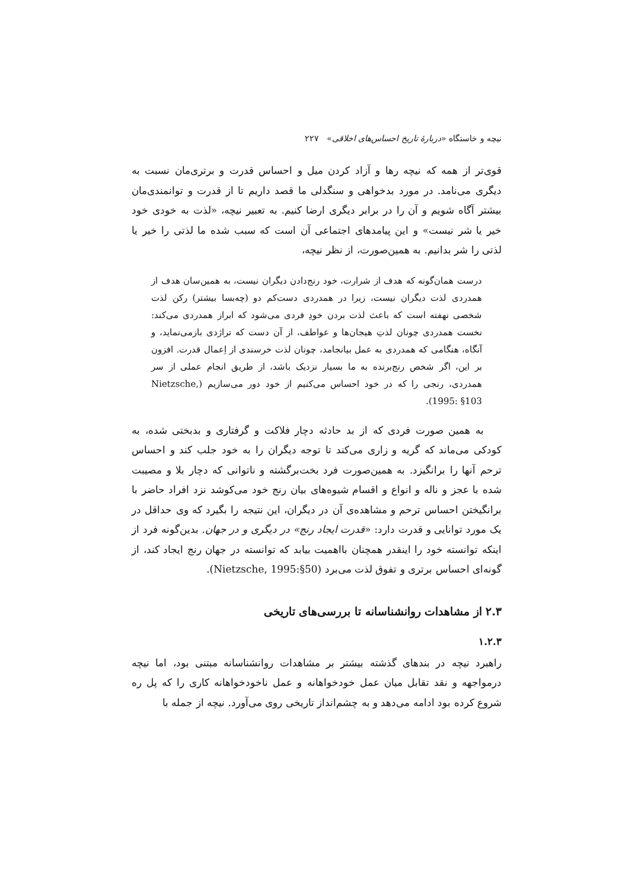نیچه و خاستگاه «دربارهٔ تاریخ احساس‌های اخلاقی» ۲۲۷
قوی‌تر از همه که نیچه رها و آزاد کردن میل و احساس قدرت و برتری‌مان نسبت به دیگری می‌نامد. در مورد بدخواهی و سنگدلی ما قصد داریم تا از قدرت و توانمندی‌مان بیشتر آگاه شویم و آن را در برابر دیگری ارضا کنیم. به تعبیر نیچه، «لذت به خودی خود خیر یا شر نیست» و این پیامدهای اجتماعی آن است که سبب شده ما لذتی را خیر یا لذتی را شر بدانیم. به همین‌صورت، از نظر نیچه،
درست همان‌گونه که هدف از شرارت، خود رنج‌دادن دیگران نیست، به همین‌سان هدف از همدردی لذت دیگران نیست، زیرا در همدردی دست‌کم دو (چه‌بسا بیشتر) رکن لذت شخصی نهفته است که باعث لذت بردن خودِ فردی می‌شود که ابراز همدردی می‌کند: نخست همدردی چونان لذتِ هیجان‌ها و عواطف، از آن دست که تراژدی بازمی‌نماید، و آنگاه، هنگامی که همدردی به عمل بیانجامد، چونان لذت خرسندی از اِعمال قدرت. افزون بر این، اگر شخص رنج‌برنده به ما بسیار نزدیک باشد، از طریق انجام عملی از سر همدردی، رنجی را که در خود احساس می‌کنیم از خود دور می‌سازیم (Nietzsche, 1995: §103).
به همین صورت فردی که از بد حادثه دچار فلاکت و گرفتاری و بدبختی شده، به کودکی می‌ماند که گریه و زاری می‌کند تا توجه دیگران را به خود جلب کند و احساس ترحم آنها را برانگیزد. به همین‌صورت فرد بخت‌برگشته و ناتوانی که دچار بلا و مصیبت شده با عجز و ناله و انواع و اقسام شیوه‌های بیان رنج خود می‌کوشد نزد افراد حاضر با برانگیختن احساس ترحم و مشاهده‌ی آن در دیگران، این نتیجه را بگیرد که وی حداقل در یک مورد توانایی و قدرت دارد: «قدرت ایجاد رنج» در دیگری و در جهان. بدین‌گونه فرد از اینکه توانسته خود را اینقدر همچنان بااهمیت بیابد که توانسته در جهان رنج ایجاد کند، از گونه‌ای احساس برتری و تفوق لذت می‌برد (Nietzsche, 1995:§50).
۲.۳ از مشاهدات روانشناسانه تا بررسی‌های تاریخی
۱.۲.۳
راهبرد نیچه در بندهای گذشته بیشتر بر مشاهدات روانشناسانه مبتنی بود، اما نیچه درمواجهه و نقد تقابل میان عمل خودخواهانه و عمل ناخودخواهانه کاری را که پل ره شروع کرده بود ادامه می‌دهد و به چشم‌انداز تاریخی روی می‌آورد. نیچه از جمله با